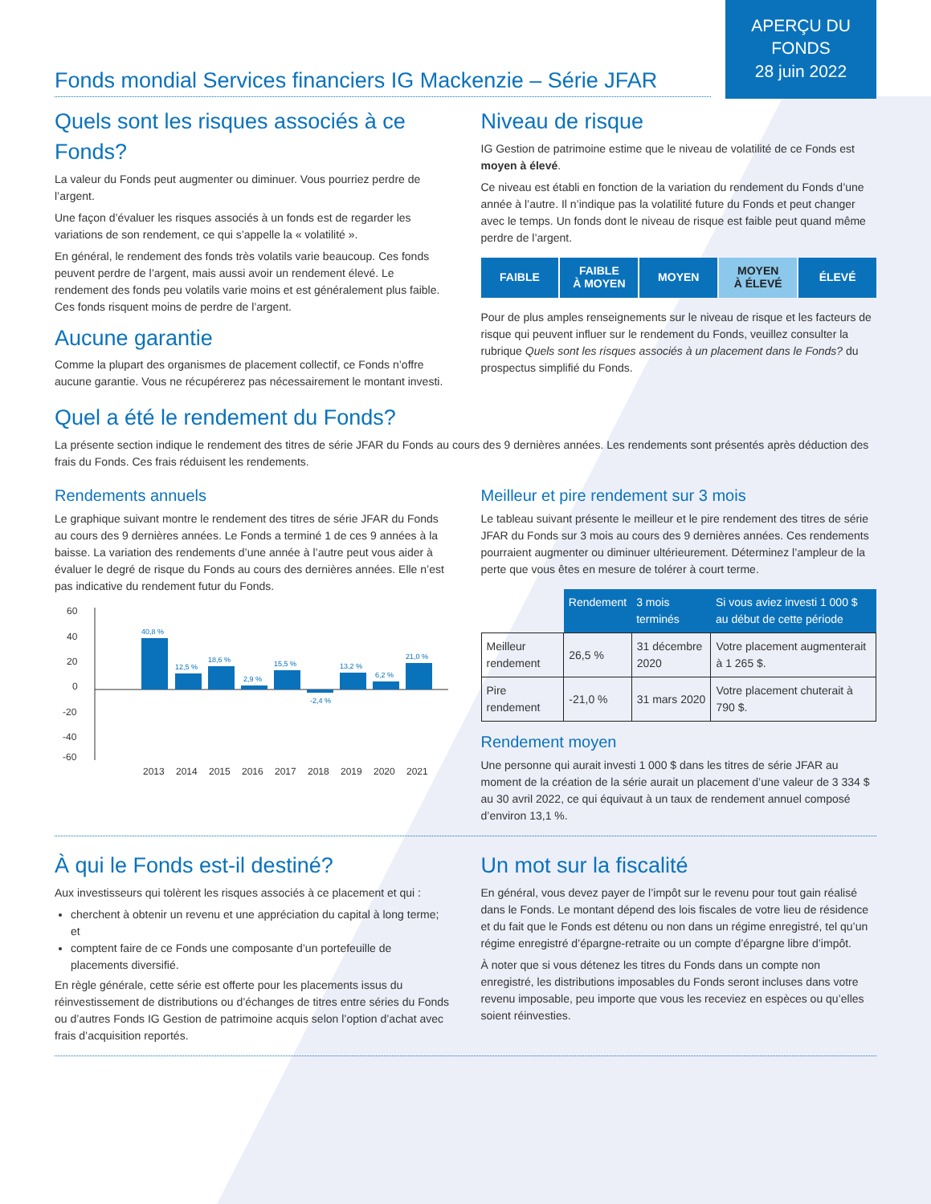Fonds mondial Services financiers IG Mackenzie – Série JFAR
APERÇU DU
FONDS
28 juin 2022
Quels sont les risques associés à ce Fonds?
La valeur du Fonds peut augmenter ou diminuer. Vous pourriez perdre de l’argent.
Une façon d’évaluer les risques associés à un fonds est de regarder les variations de son rendement, ce qui s’appelle la « volatilité ».
En général, le rendement des fonds très volatils varie beaucoup. Ces fonds peuvent perdre de l’argent, mais aussi avoir un rendement élevé. Le rendement des fonds peu volatils varie moins et est généralement plus faible. Ces fonds risquent moins de perdre de l’argent.
Aucune garantie
Comme la plupart des organismes de placement collectif, ce Fonds n’offre aucune garantie. Vous ne récupérerez pas nécessairement le montant investi.
Niveau de risque
IG Gestion de patrimoine estime que le niveau de volatilité de ce Fonds est moyen à élevé.
Ce niveau est établi en fonction de la variation du rendement du Fonds d’une année à l’autre. Il n’indique pas la volatilité future du Fonds et peut changer avec le temps. Un fonds dont le niveau de risque est faible peut quand même perdre de l’argent.
FAIBLE FAIBLE
À MOYEN
MOYEN MOYEN
À ÉLEVÉ
ÉLEVÉ
Pour de plus amples renseignements sur le niveau de risque et les facteurs de risque qui peuvent influer sur le rendement du Fonds, veuillez consulter la rubrique Quels sont les risques associés à un placement dans le Fonds? du prospectus simplifié du Fonds.
Quel a été le rendement du Fonds?
La présente section indique le rendement des titres de série JFAR du Fonds au cours des 9 dernières années. Les rendements sont présentés après déduction des frais du Fonds. Ces frais réduisent les rendements.
Rendements annuels
Le graphique suivant montre le rendement des titres de série JFAR du Fonds au cours des 9 dernières années. Le Fonds a terminé 1 de ces 9 années à la baisse. La variation des rendements d’une année à l’autre peut vous aider à évaluer le degré de risque du Fonds au cours des dernières années. Elle n’est pas indicative du rendement futur du Fonds.
60
40
20
0
-20
-40
-60
40,8 %
12,5 %
18,6 %
2,9 %
15,5 %
-2,4 %
13,2 %
6,2 %
21,0 %
2013
2014
2015
2016
2017
2018
2019
2020
2021
Meilleur et pire rendement sur 3 mois
Le tableau suivant présente le meilleur et le pire rendement des titres de série JFAR du Fonds sur 3 mois au cours des 9 dernières années. Ces rendements pourraient augmenter ou diminuer ultérieurement. Déterminez l’ampleur de la perte que vous êtes en mesure de tolérer à court terme.
| | Rendement | 3 mois terminés | Si vous aviez investi 1 000 $ au début de cette période |
| --- | --- | --- | --- |
| Meilleur rendement | 26,5 % | 31 décembre 2020 | Votre placement augmenterait à 1 265 $. |
| Pire rendement | -21,0 % | 31 mars 2020 | Votre placement chuterait à 790 $. |
Rendement moyen
Une personne qui aurait investi 1 000 $ dans les titres de série JFAR au moment de la création de la série aurait un placement d’une valeur de 3 334 $ au 30 avril 2022, ce qui équivaut à un taux de rendement annuel composé d’environ 13,1 %.
À qui le Fonds est-il destiné?
Aux investisseurs qui tolèrent les risques associés à ce placement et qui :
cherchent à obtenir un revenu et une appréciation du capital à long terme; et
comptent faire de ce Fonds une composante d’un portefeuille de placements diversifié.
En règle générale, cette série est offerte pour les placements issus du réinvestissement de distributions ou d’échanges de titres entre séries du Fonds ou d’autres Fonds IG Gestion de patrimoine acquis selon l’option d’achat avec frais d’acquisition reportés.
Un mot sur la fiscalité
En général, vous devez payer de l’impôt sur le revenu pour tout gain réalisé dans le Fonds. Le montant dépend des lois fiscales de votre lieu de résidence et du fait que le Fonds est détenu ou non dans un régime enregistré, tel qu’un régime enregistré d’épargne-retraite ou un compte d’épargne libre d’impôt.
À noter que si vous détenez les titres du Fonds dans un compte non enregistré, les distributions imposables du Fonds seront incluses dans votre revenu imposable, peu importe que vous les receviez en espèces ou qu’elles soient réinvesties.